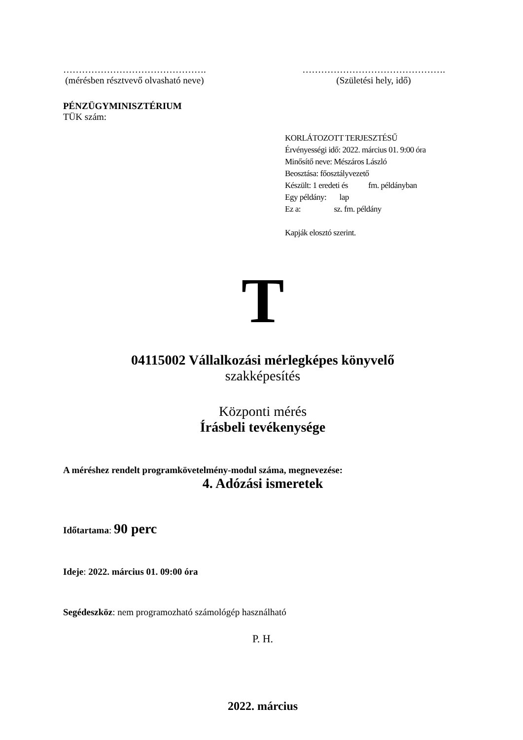……………………………………….
(mérésben résztvevő olvasható neve)
……………………………………….
(Születési hely, idő)
PÉNZÜGYMINISZTÉRIUM
TÜK szám:
KORLÁTOZOTT TERJESZTÉSŰ
Érvényességi idő: 2022. március 01. 9:00 óra
Minősítő neve: Mészáros László
Beosztása: főosztályvezető
Készült: 1 eredeti és fm. példányban
Egy példány: lap
Ez a: sz. fm. példány
Kapják elosztó szerint.
T
04115002 Vállalkozási mérlegképes könyvelő
szakképesítés
Központi mérés
Írásbeli tevékenysége
A méréshez rendelt programkövetelmény-modul száma, megnevezése:
4. Adózási ismeretek
Időtartama: 90 perc
Ideje: 2022. március 01. 09:00 óra
Segédeszköz: nem programozható számológép használható
P. H.
2022. március